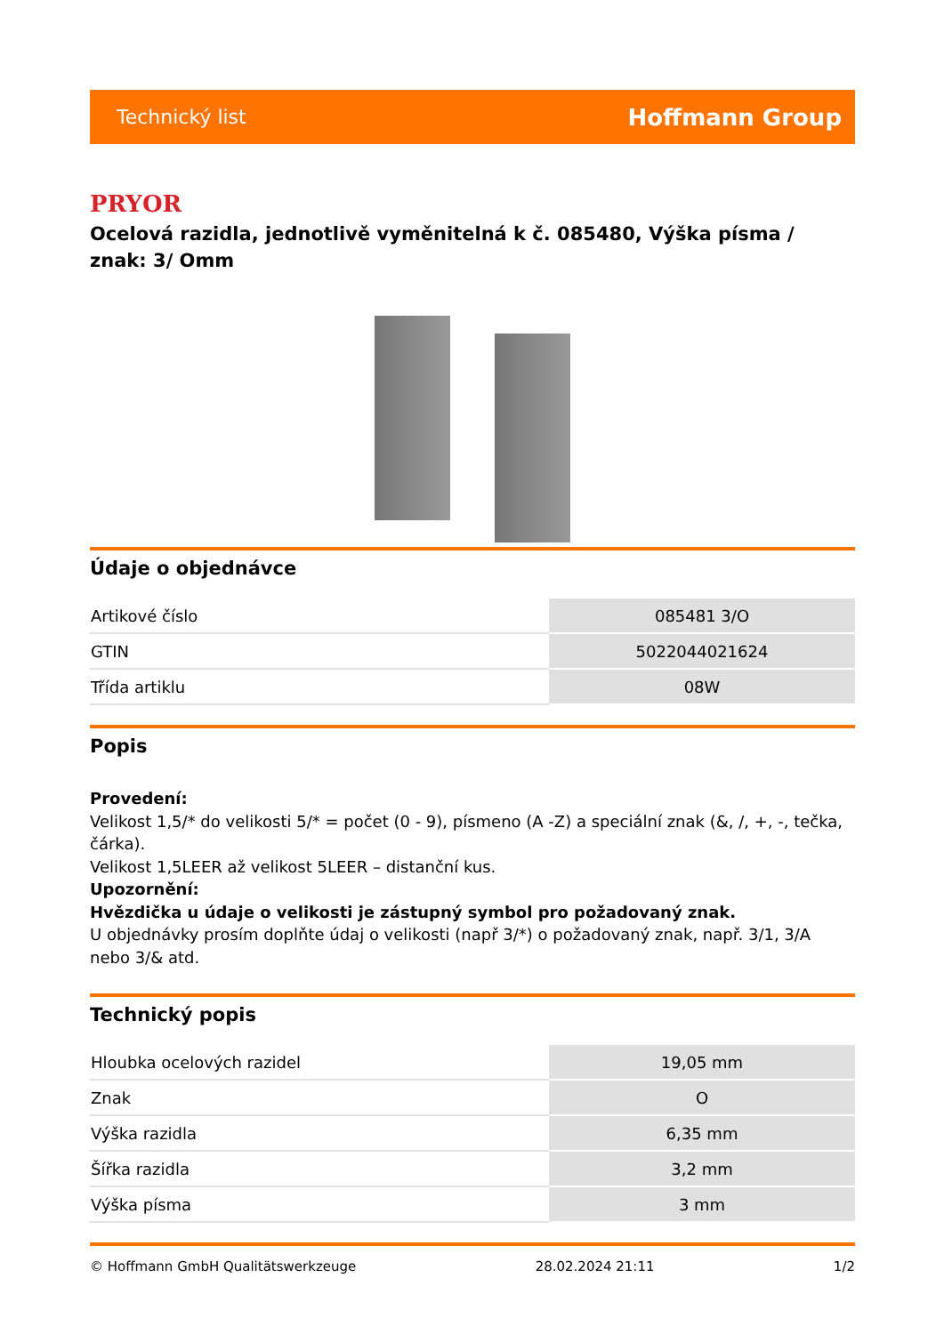Technický list Hoffmann Group
PRYOR
Ocelová razidla, jednotlivě vyměnitelná k č. 085480, Výška písma / znak: 3/ Omm
Údaje o objednávce
| Artikové číslo | 085481 3/O |
| GTIN | 5022044021624 |
| Třída artiklu | 08W |
Popis
Provedení:
Velikost 1,5/* do velikosti 5/* = počet (0 - 9), písmeno (A -Z) a speciální znak (&, /, +, -, tečka, čárka).
Velikost 1,5LEER až velikost 5LEER – distanční kus.
Upozornění:
Hvězdička u údaje o velikosti je zástupný symbol pro požadovaný znak.
U objednávky prosím doplňte údaj o velikosti (např 3/*) o požadovaný znak, např. 3/1, 3/A nebo 3/& atd.
Technický popis
| Hloubka ocelových razidel | 19,05 mm |
| Znak | O |
| Výška razidla | 6,35 mm |
| Šířka razidla | 3,2 mm |
| Výška písma | 3 mm |
© Hoffmann GmbH Qualitätswerkzeuge 28.02.2024 21:11 1/2